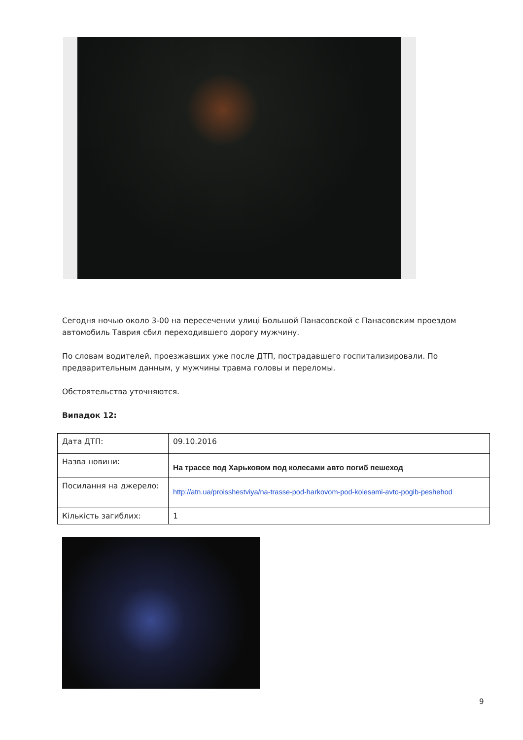Сегодня ночью около 3-00 на пересечении улиці Большой Панасовской с Панасовским проездом автомобиль Таврия сбил переходившего дорогу мужчину.
По словам водителей, проезжавших уже после ДТП, пострадавшего госпитализировали. По предварительным данным, у мужчины травма головы и переломы.
Обстоятельства уточняются.
Випадок 12:
| Дата ДТП: | 09.10.2016 |
| Назва новини: | На трассе под Харьковом под колесами авто погиб пешеход |
| Посилання на джерело: | http://atn.ua/proisshestviya/na-trasse-pod-harkovom-pod-kolesami-avto-pogib-peshehod |
| Кількість загиблих: | 1 |
9